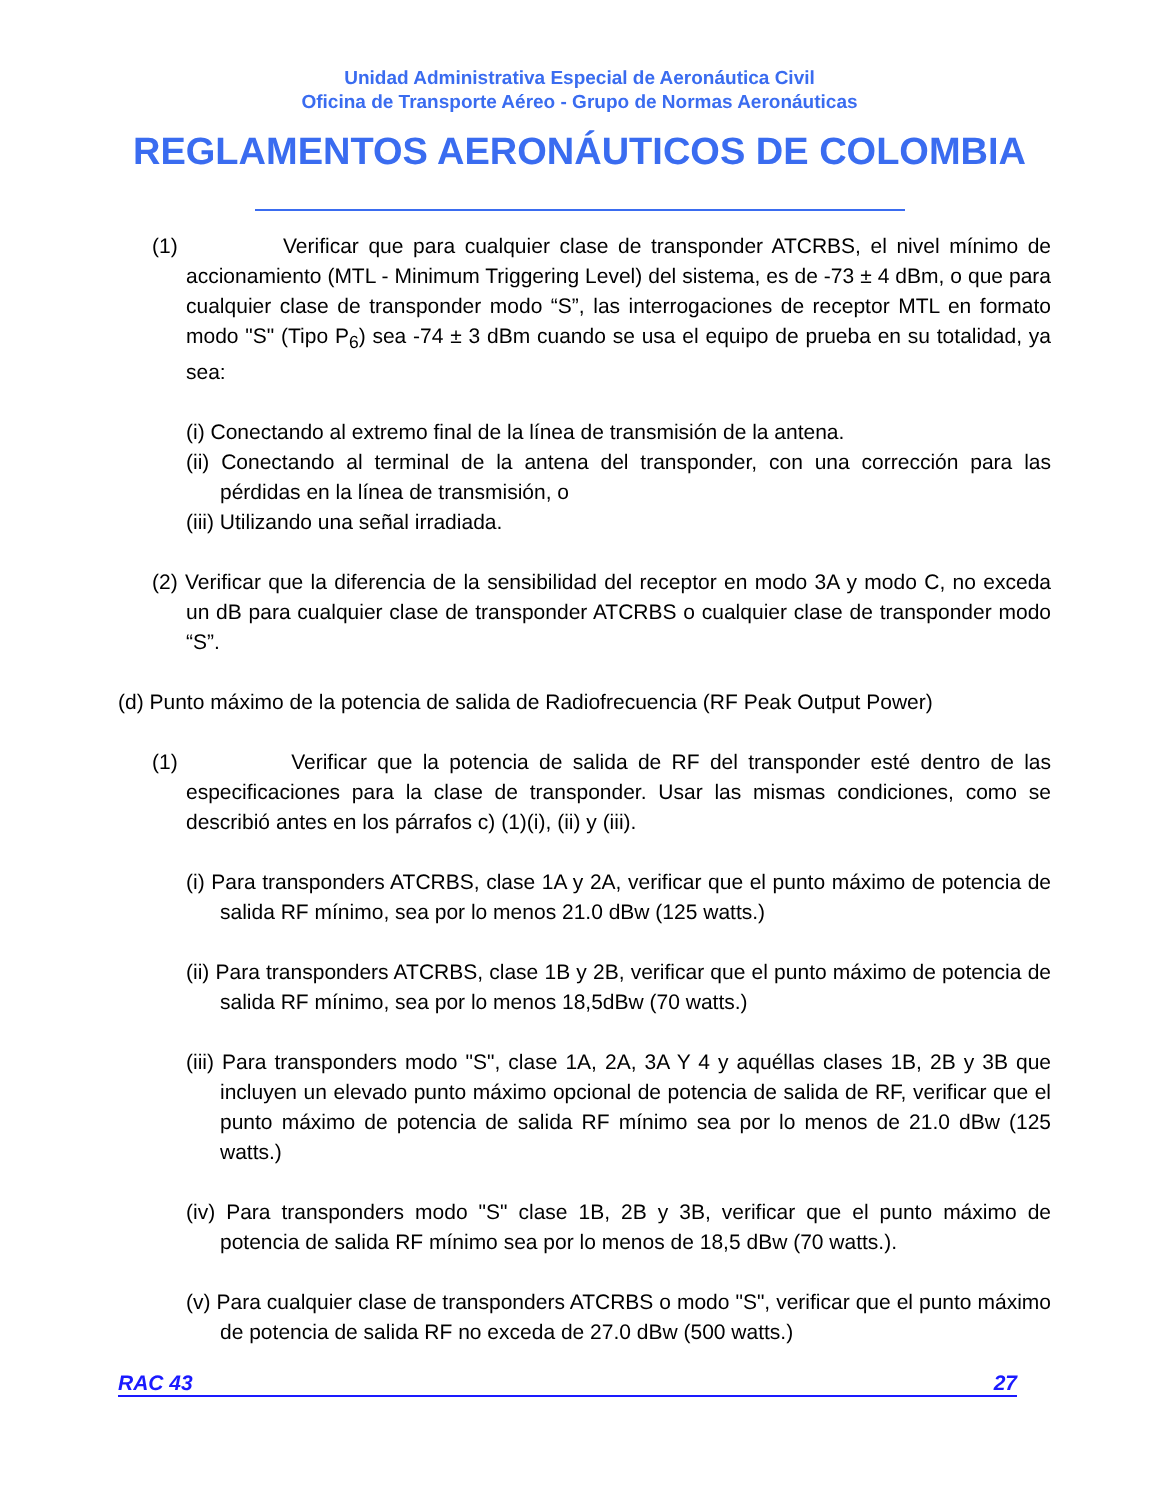Unidad Administrativa Especial de Aeronáutica Civil
Oficina de Transporte Aéreo - Grupo de Normas Aeronáuticas
REGLAMENTOS AERONÁUTICOS DE COLOMBIA
(1) Verificar que para cualquier clase de transponder ATCRBS, el nivel mínimo de accionamiento (MTL - Minimum Triggering Level) del sistema, es de -73 ± 4 dBm, o que para cualquier clase de transponder modo “S”, las interrogaciones de receptor MTL en formato modo "S" (Tipo P<sub>6</sub>) sea -74 ± 3 dBm cuando se usa el equipo de prueba en su totalidad, ya sea:
(i) Conectando al extremo final de la línea de transmisión de la antena.
(ii) Conectando al terminal de la antena del transponder, con una corrección para las pérdidas en la línea de transmisión, o
(iii) Utilizando una señal irradiada.
(2) Verificar que la diferencia de la sensibilidad del receptor en modo 3A y modo C, no exceda un dB para cualquier clase de transponder ATCRBS o cualquier clase de transponder modo “S”.
(d) Punto máximo de la potencia de salida de Radiofrecuencia (RF Peak Output Power)
(1) Verificar que la potencia de salida de RF del transponder esté dentro de las especificaciones para la clase de transponder. Usar las mismas condiciones, como se describió antes en los párrafos c) (1)(i), (ii) y (iii).
(i) Para transponders ATCRBS, clase 1A y 2A, verificar que el punto máximo de potencia de salida RF mínimo, sea por lo menos 21.0 dBw (125 watts.)
(ii) Para transponders ATCRBS, clase 1B y 2B, verificar que el punto máximo de potencia de salida RF mínimo, sea por lo menos 18,5dBw (70 watts.)
(iii) Para transponders modo "S", clase 1A, 2A, 3A Y 4 y aquéllas clases 1B, 2B y 3B que incluyen un elevado punto máximo opcional de potencia de salida de RF, verificar que el punto máximo de potencia de salida RF mínimo sea por lo menos de 21.0 dBw (125 watts.)
(iv) Para transponders modo "S" clase 1B, 2B y 3B, verificar que el punto máximo de potencia de salida RF mínimo sea por lo menos de 18,5 dBw (70 watts.).
(v) Para cualquier clase de transponders ATCRBS o modo "S", verificar que el punto máximo de potencia de salida RF no exceda de 27.0 dBw (500 watts.)
RAC 43 27